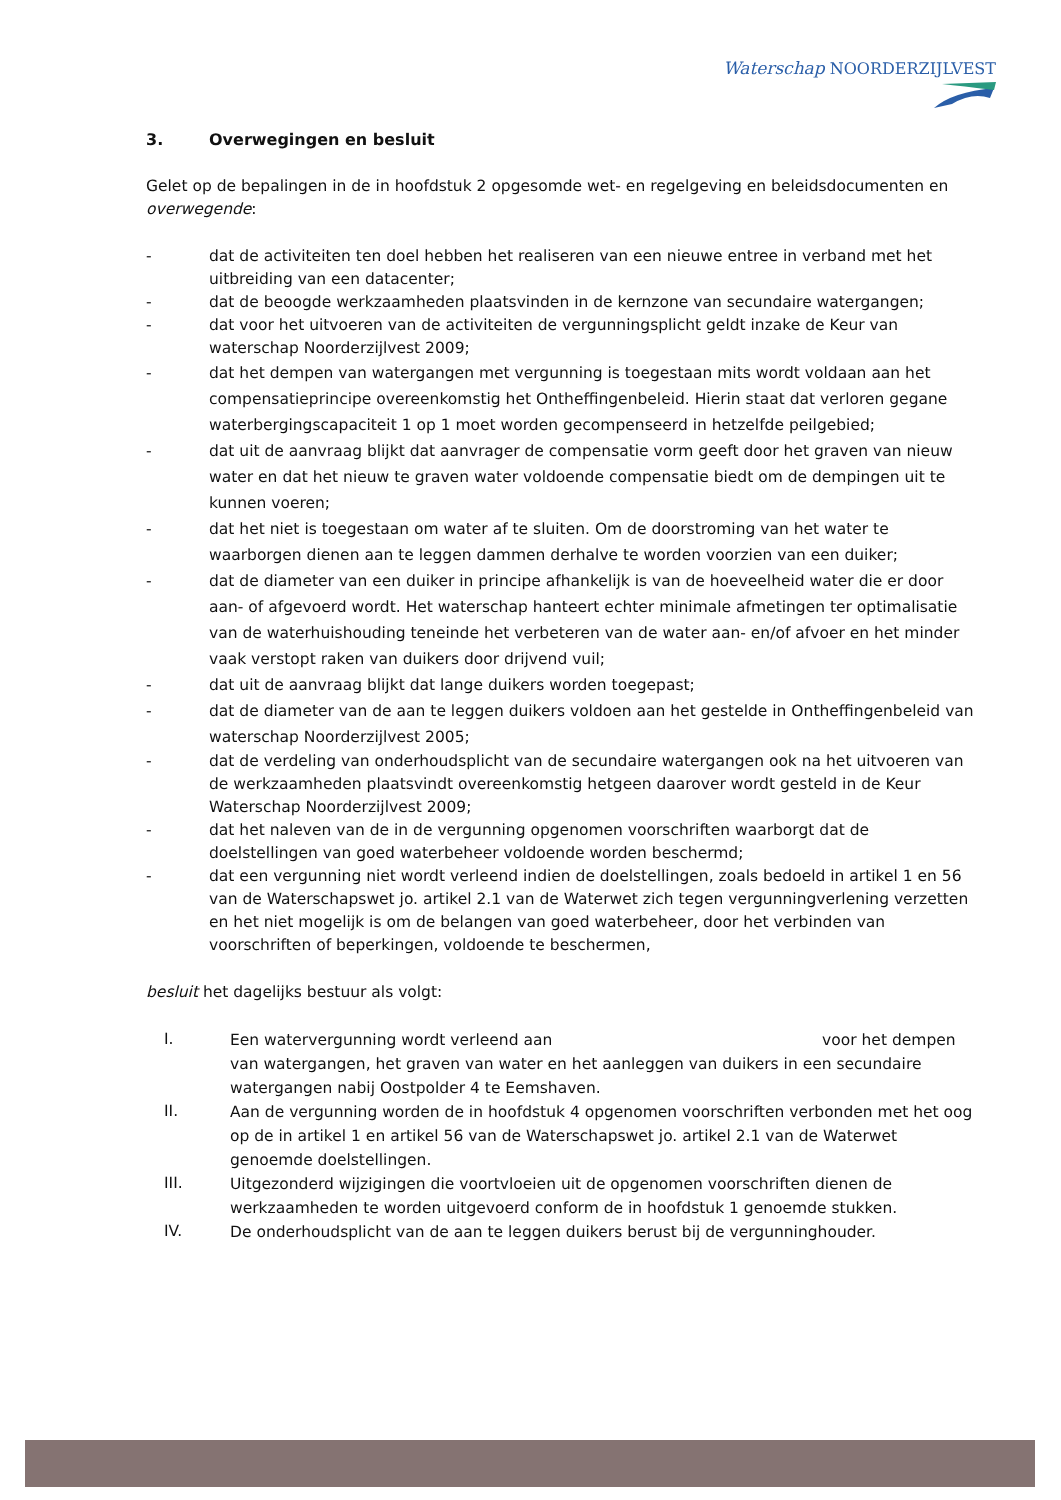Waterschap NOORDERZIJLVEST
3. Overwegingen en besluit
Gelet op de bepalingen in de in hoofdstuk 2 opgesomde wet- en regelgeving en beleidsdocumenten en overwegende:
- dat de activiteiten ten doel hebben het realiseren van een nieuwe entree in verband met het uitbreiding van een datacenter;
- dat de beoogde werkzaamheden plaatsvinden in de kernzone van secundaire watergangen;
- dat voor het uitvoeren van de activiteiten de vergunningsplicht geldt inzake de Keur van waterschap Noorderzijlvest 2009;
- dat het dempen van watergangen met vergunning is toegestaan mits wordt voldaan aan het compensatieprincipe overeenkomstig het Ontheffingenbeleid. Hierin staat dat verloren gegane waterbergingscapaciteit 1 op 1 moet worden gecompenseerd in hetzelfde peilgebied;
- dat uit de aanvraag blijkt dat aanvrager de compensatie vorm geeft door het graven van nieuw water en dat het nieuw te graven water voldoende compensatie biedt om de dempingen uit te kunnen voeren;
- dat het niet is toegestaan om water af te sluiten. Om de doorstroming van het water te waarborgen dienen aan te leggen dammen derhalve te worden voorzien van een duiker;
- dat de diameter van een duiker in principe afhankelijk is van de hoeveelheid water die er door aan- of afgevoerd wordt. Het waterschap hanteert echter minimale afmetingen ter optimalisatie van de waterhuishouding teneinde het verbeteren van de water aan- en/of afvoer en het minder vaak verstopt raken van duikers door drijvend vuil;
- dat uit de aanvraag blijkt dat lange duikers worden toegepast;
- dat de diameter van de aan te leggen duikers voldoen aan het gestelde in Ontheffingenbeleid van waterschap Noorderzijlvest 2005;
- dat de verdeling van onderhoudsplicht van de secundaire watergangen ook na het uitvoeren van de werkzaamheden plaatsvindt overeenkomstig hetgeen daarover wordt gesteld in de Keur Waterschap Noorderzijlvest 2009;
- dat het naleven van de in de vergunning opgenomen voorschriften waarborgt dat de doelstellingen van goed waterbeheer voldoende worden beschermd;
- dat een vergunning niet wordt verleend indien de doelstellingen, zoals bedoeld in artikel 1 en 56 van de Waterschapswet jo. artikel 2.1 van de Waterwet zich tegen vergunningverlening verzetten en het niet mogelijk is om de belangen van goed waterbeheer, door het verbinden van voorschriften of beperkingen, voldoende te beschermen,
besluit het dagelijks bestuur als volgt:
I.
Een watervergunning wordt verleend aan voor het dempen van watergangen, het graven van water en het aanleggen van duikers in een secundaire watergangen nabij Oostpolder 4 te Eemshaven.
II.
Aan de vergunning worden de in hoofdstuk 4 opgenomen voorschriften verbonden met het oog op de in artikel 1 en artikel 56 van de Waterschapswet jo. artikel 2.1 van de Waterwet genoemde doelstellingen.
III.
Uitgezonderd wijzigingen die voortvloeien uit de opgenomen voorschriften dienen de werkzaamheden te worden uitgevoerd conform de in hoofdstuk 1 genoemde stukken.
IV.
De onderhoudsplicht van de aan te leggen duikers berust bij de vergunninghouder.